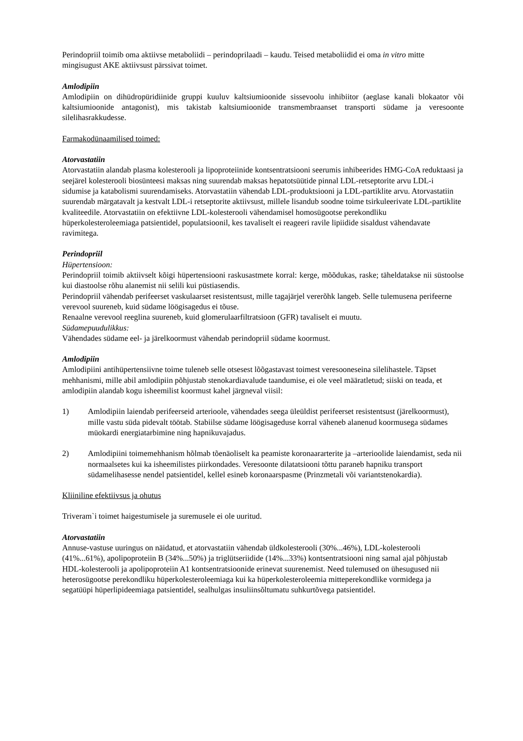Perindopriil toimib oma aktiivse metaboliidi – perindoprilaadi – kaudu. Teised metaboliidid ei oma in vitro mitte mingisugust AKE aktiivsust pärssivat toimet.
Amlodipiin
Amlodipiin on dihüdropüridiinide gruppi kuuluv kaltsiumioonide sissevoolu inhibiitor (aeglase kanali blokaator või kaltsiumioonide antagonist), mis takistab kaltsiumioonide transmembraanset transporti südame ja veresoonte silelihasrakkudesse.
Farmakodünaamilised toimed:
Atorvastatiin
Atorvastatiin alandab plasma kolesterooli ja lipoproteiinide kontsentratsiooni seerumis inhibeerides HMG-CoA reduktaasi ja seejärel kolesterooli biosünteesi maksas ning suurendab maksas hepatotsüütide pinnal LDL-retseptorite arvu LDL-i sidumise ja katabolismi suurendamiseks. Atorvastatiin vähendab LDL-produktsiooni ja LDL-partiklite arvu. Atorvastatiin suurendab märgatavalt ja kestvalt LDL-i retseptorite aktiivsust, millele lisandub soodne toime tsirkuleerivate LDL-partiklite kvaliteedile. Atorvastatiin on efektiivne LDL-kolesterooli vähendamisel homosügootse perekondliku hüperkolesteroleemiaga patsientidel, populatsioonil, kes tavaliselt ei reageeri ravile lipiidide sisaldust vähendavate ravimitega.
Perindopriil
Hüpertensioon:
Perindopriil toimib aktiivselt kõigi hüpertensiooni raskusastmete korral: kerge, mõõdukas, raske; täheldatakse nii süstoolse kui diastoolse rõhu alanemist nii selili kui püstiasendis.
Perindopriil vähendab perifeerset vaskulaarset resistentsust, mille tagajärjel vererõhk langeb. Selle tulemusena perifeerne verevool suureneb, kuid südame löögisagedus ei tõuse.
Renaalne verevool reeglina suureneb, kuid glomerulaarfiltratsioon (GFR) tavaliselt ei muutu.
Südamepuudulikkus:
Vähendades südame eel- ja järelkoormust vähendab perindopriil südame koormust.
Amlodipiin
Amlodipiini antihüpertensiivne toime tuleneb selle otsesest lõõgastavast toimest veresooneseina silelihastele. Täpset mehhanismi, mille abil amlodipiin põhjustab stenokardiavalude taandumise, ei ole veel määratletud; siiski on teada, et amlodipiin alandab kogu isheemilist koormust kahel järgneval viisil:
1) Amlodipiin laiendab perifeerseid arterioole, vähendades seega üleüldist perifeerset resistentsust (järelkoormust), mille vastu süda pidevalt töötab. Stabiilse südame löögisageduse korral väheneb alanenud koormusega südames müokardi energiatarbimine ning hapnikuvajadus.
2) Amlodipiini toimemehhanism hõlmab tõenäoliselt ka peamiste koronaararterite ja –arterioolide laiendamist, seda nii normaalsetes kui ka isheemilistes piirkondades. Veresoonte dilatatsiooni tõttu paraneb hapniku transport südamelihasesse nendel patsientidel, kellel esineb koronaarspasme (Prinzmetali või variantstenokardia).
Kliiniline efektiivsus ja ohutus
Triveram`i toimet haigestumisele ja suremusele ei ole uuritud.
Atorvastatiin
Annuse-vastuse uuringus on näidatud, et atorvastatiin vähendab üldkolesterooli (30%...46%), LDL-kolesterooli (41%...61%), apolipoproteiin B (34%...50%) ja triglütseriidide (14%...33%) kontsentratsiooni ning samal ajal põhjustab HDL-kolesterooli ja apolipoproteiin A1 kontsentratsioonide erinevat suurenemist. Need tulemused on ühesugused nii heterosügootse perekondliku hüperkolesteroleemiaga kui ka hüperkolesteroleemia mitteperekondlike vormidega ja segatüüpi hüperlipideemiaga patsientidel, sealhulgas insuliinsõltumatu suhkurtõvega patsientidel.